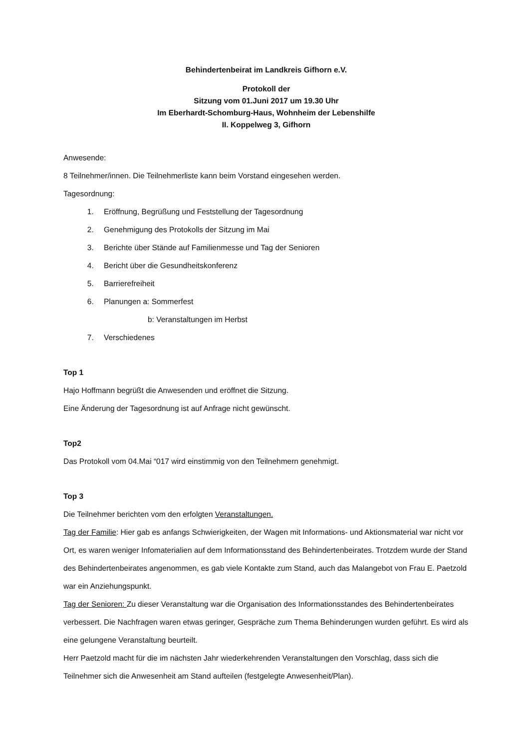Behindertenbeirat im Landkreis Gifhorn e.V.
Protokoll der
Sitzung vom 01.Juni 2017 um 19.30 Uhr
Im Eberhardt-Schomburg-Haus, Wohnheim der Lebenshilfe
II. Koppelweg 3, Gifhorn
Anwesende:
8 Teilnehmer/innen. Die Teilnehmerliste kann beim Vorstand eingesehen werden.
Tagesordnung:
1. Eröffnung, Begrüßung und Feststellung der Tagesordnung
2. Genehmigung des Protokolls der Sitzung im Mai
3. Berichte über Stände auf Familienmesse und Tag der Senioren
4. Bericht über die Gesundheitskonferenz
5. Barrierefreiheit
6. Planungen a: Sommerfest
b: Veranstaltungen im Herbst
7. Verschiedenes
Top 1
Hajo Hoffmann begrüßt die Anwesenden und eröffnet die Sitzung.
Eine Änderung der Tagesordnung ist auf Anfrage nicht gewünscht.
Top2
Das Protokoll vom 04.Mai “017 wird einstimmig von den Teilnehmern genehmigt.
Top 3
Die Teilnehmer berichten vom den erfolgten Veranstaltungen.
Tag der Familie: Hier gab es anfangs Schwierigkeiten, der Wagen mit Informations- und Aktionsmaterial war nicht vor Ort, es waren weniger Infomaterialien auf dem Informationsstand des Behindertenbeirates. Trotzdem wurde der Stand des Behindertenbeirates angenommen, es gab viele Kontakte zum Stand, auch das Malangebot von Frau E. Paetzold war ein Anziehungspunkt.
Tag der Senioren: Zu dieser Veranstaltung war die Organisation des Informationsstandes des Behindertenbeirates verbessert. Die Nachfragen waren etwas geringer, Gespräche zum Thema Behinderungen wurden geführt. Es wird als eine gelungene Veranstaltung beurteilt.
Herr Paetzold macht für die im nächsten Jahr wiederkehrenden Veranstaltungen den Vorschlag, dass sich die Teilnehmer sich die Anwesenheit am Stand aufteilen (festgelegte Anwesenheit/Plan).